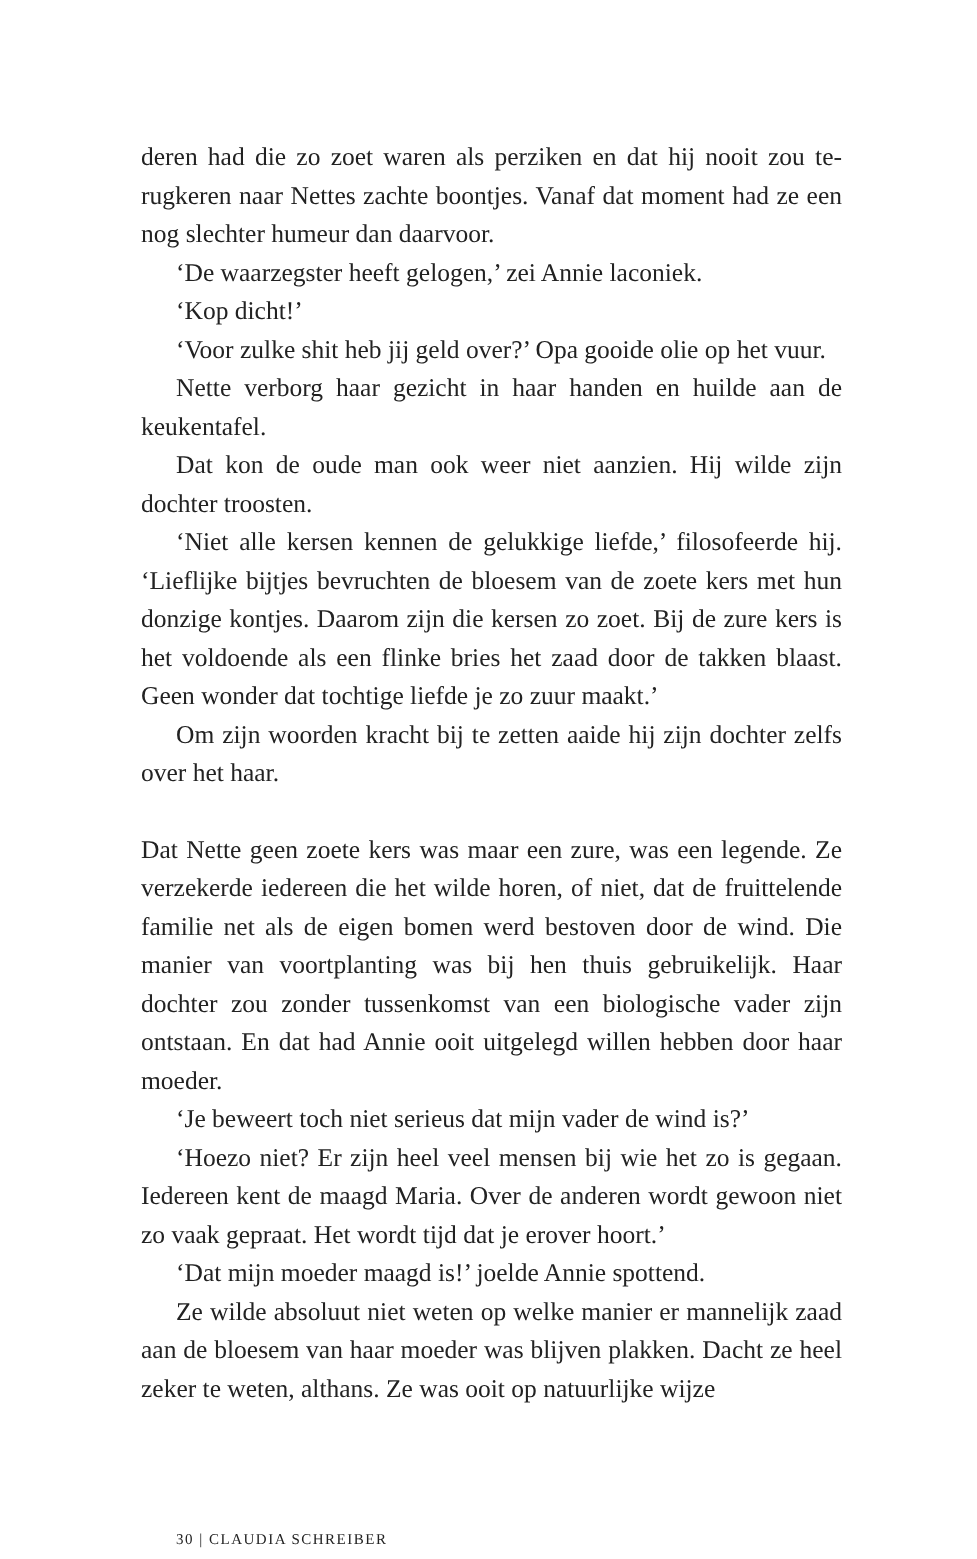deren had die zo zoet waren als perziken en dat hij nooit zou te­rugkeren naar Nettes zachte boontjes. Vanaf dat moment had ze een nog slechter humeur dan daarvoor.
‘De waarzegster heeft gelogen,’ zei Annie laconiek.
‘Kop dicht!’
‘Voor zulke shit heb jij geld over?’ Opa gooide olie op het vuur.
Nette verborg haar gezicht in haar handen en huilde aan de keukentafel.
Dat kon de oude man ook weer niet aanzien. Hij wilde zijn dochter troosten.
‘Niet alle kersen kennen de gelukkige liefde,’ filosofeerde hij. ‘Lieflijke bijtjes bevruchten de bloesem van de zoete kers met hun donzige kontjes. Daarom zijn die kersen zo zoet. Bij de zure kers is het voldoende als een flinke bries het zaad door de takken blaast. Geen wonder dat tochtige liefde je zo zuur maakt.’
Om zijn woorden kracht bij te zetten aaide hij zijn dochter zelfs over het haar.
Dat Nette geen zoete kers was maar een zure, was een legende. Ze verzekerde iedereen die het wilde horen, of niet, dat de fruit­telende familie net als de eigen bomen werd bestoven door de wind. Die manier van voortplanting was bij hen thuis gebruike­lijk. Haar dochter zou zonder tussenkomst van een biologische vader zijn ontstaan. En dat had Annie ooit uitgelegd willen heb­ben door haar moeder.
‘Je beweert toch niet serieus dat mijn vader de wind is?’
‘Hoezo niet? Er zijn heel veel mensen bij wie het zo is gegaan. Iedereen kent de maagd Maria. Over de anderen wordt gewoon niet zo vaak gepraat. Het wordt tijd dat je erover hoort.’
‘Dat mijn moeder maagd is!’ joelde Annie spottend.
Ze wilde absoluut niet weten op welke manier er mannelijk zaad aan de bloesem van haar moeder was blijven plakken. Dacht ze heel zeker te weten, althans. Ze was ooit op natuurlijke wijze
30 | CLAUDIA SCHREIBER